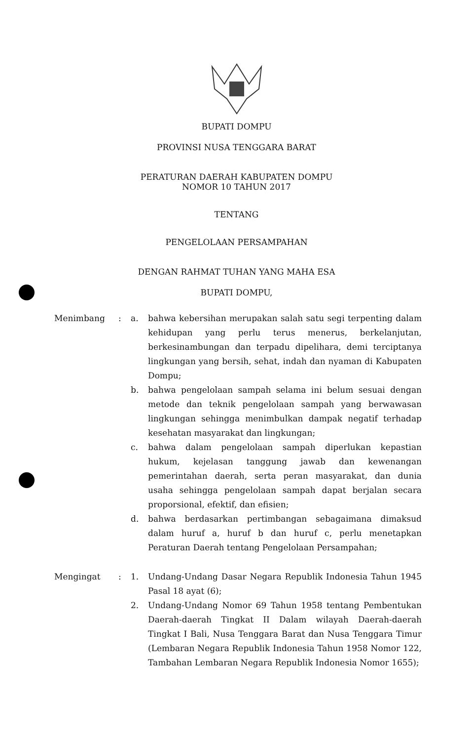BUPATI DOMPU
PROVINSI NUSA TENGGARA BARAT
PERATURAN DAERAH KABUPATEN DOMPU
NOMOR 10 TAHUN 2017
TENTANG
PENGELOLAAN PERSAMPAHAN
DENGAN RAHMAT TUHAN YANG MAHA ESA
BUPATI DOMPU,
| Menimbang | : | a. | bahwa kebersihan merupakan salah satu segi terpenting dalam kehidupan yang perlu terus menerus, berkelanjutan, berkesinambungan dan terpadu dipelihara, demi terciptanya lingkungan yang bersih, sehat, indah dan nyaman di Kabupaten Dompu; |
| | | b. | bahwa pengelolaan sampah selama ini belum sesuai dengan metode dan teknik pengelolaan sampah yang berwawasan lingkungan sehingga menimbulkan dampak negatif terhadap kesehatan masyarakat dan lingkungan; |
| | | c. | bahwa dalam pengelolaan sampah diperlukan kepastian hukum, kejelasan tanggung jawab dan kewenangan pemerintahan daerah, serta peran masyarakat, dan dunia usaha sehingga pengelolaan sampah dapat berjalan secara proporsional, efektif, dan efisien; |
| | | d. | bahwa berdasarkan pertimbangan sebagaimana dimaksud dalam huruf a, huruf b dan huruf c, perlu menetapkan Peraturan Daerah tentang Pengelolaan Persampahan; |
| Mengingat | : | 1. | Undang-Undang Dasar Negara Republik Indonesia Tahun 1945 Pasal 18 ayat (6); |
| | | 2. | Undang-Undang Nomor 69 Tahun 1958 tentang Pembentukan Daerah-daerah Tingkat II Dalam wilayah Daerah-daerah Tingkat I Bali, Nusa Tenggara Barat dan Nusa Tenggara Timur (Lembaran Negara Republik Indonesia Tahun 1958 Nomor 122, Tambahan Lembaran Negara Republik Indonesia Nomor 1655); |